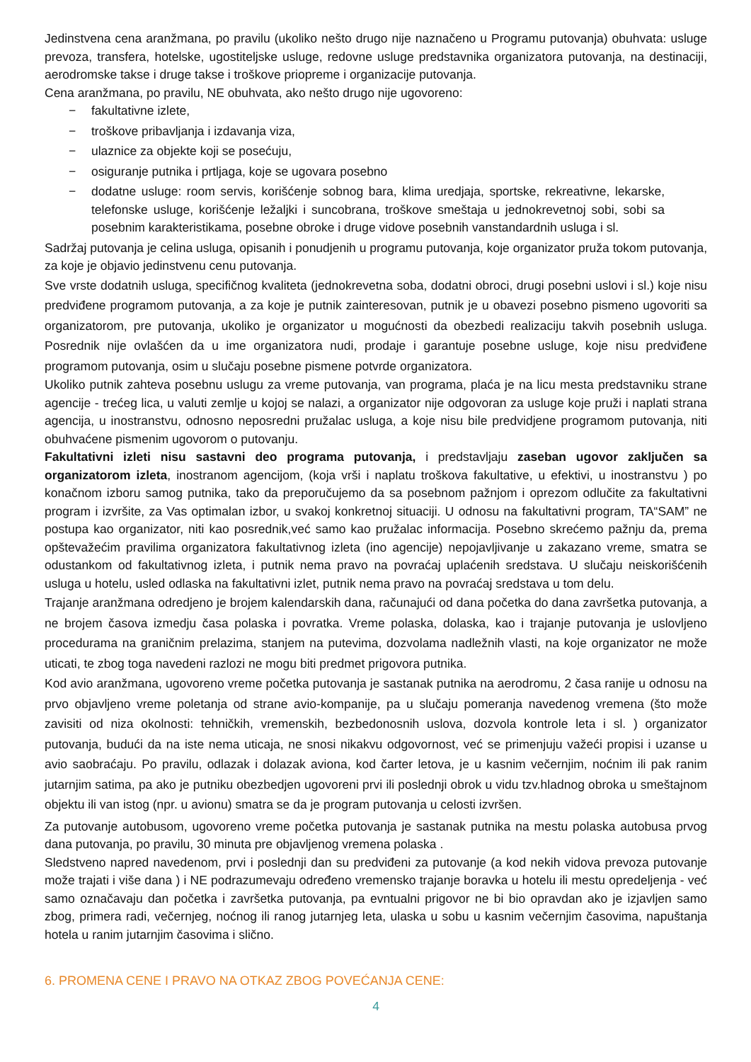Jedinstvena cena aranžmana, po pravilu (ukoliko nešto drugo nije naznačeno u Programu putovanja) obuhvata: usluge prevoza, transfera, hotelske, ugostiteljske usluge, redovne usluge predstavnika organizatora putovanja, na destinaciji, aerodromske takse i druge takse i troškove priopreme i organizacije putovanja.
Cena aranžmana, po pravilu, NE obuhvata, ako nešto drugo nije ugovoreno:
− fakultativne izlete,
− troškove pribavljanja i izdavanja viza,
− ulaznice za objekte koji se posećuju,
− osiguranje putnika i prtljaga, koje se ugovara posebno
− dodatne usluge: room servis, korišćenje sobnog bara, klima uredjaja, sportske, rekreativne, lekarske, telefonske usluge, korišćenje ležaljki i suncobrana, troškove smeštaja u jednokrevetnoj sobi, sobi sa posebnim karakteristikama, posebne obroke i druge vidove posebnih vanstandardnih usluga i sl.
Sadržaj putovanja je celina usluga, opisanih i ponudjenih u programu putovanja, koje organizator pruža tokom putovanja, za koje je objavio jedinstvenu cenu putovanja.
Sve vrste dodatnih usluga, specifičnog kvaliteta (jednokrevetna soba, dodatni obroci, drugi posebni uslovi i sl.) koje nisu predviđene programom putovanja, a za koje je putnik zainteresovan, putnik je u obavezi posebno pismeno ugovoriti sa organizatorom, pre putovanja, ukoliko je organizator u mogućnosti da obezbedi realizaciju takvih posebnih usluga. Posrednik nije ovlašćen da u ime organizatora nudi, prodaje i garantuje posebne usluge, koje nisu predviđene programom putovanja, osim u slučaju posebne pismene potvrde organizatora.
Ukoliko putnik zahteva posebnu uslugu za vreme putovanja, van programa, plaća je na licu mesta predstavniku strane agencije - trećeg lica, u valuti zemlje u kojoj se nalazi, a organizator nije odgovoran za usluge koje pruži i naplati strana agencija, u inostranstvu, odnosno neposredni pružalac usluga, a koje nisu bile predvidjene programom putovanja, niti obuhvaćene pismenim ugovorom o putovanju.
Fakultativni izleti nisu sastavni deo programa putovanja, i predstavljaju zaseban ugovor zaključen sa organizatorom izleta, inostranom agencijom, (koja vrši i naplatu troškova fakultative, u efektivi, u inostranstvu ) po konačnom izboru samog putnika, tako da preporučujemo da sa posebnom pažnjom i oprezom odlučite za fakultativni program i izvršite, za Vas optimalan izbor, u svakoj konkretnoj situaciji. U odnosu na fakultativni program, TA“SAM” ne postupa kao organizator, niti kao posrednik,već samo kao pružalac informacija. Posebno skrećemo pažnju da, prema opštevažećim pravilima organizatora fakultativnog izleta (ino agencije) nepojavljivanje u zakazano vreme, smatra se odustankom od fakultativnog izleta, i putnik nema pravo na povraćaj uplaćenih sredstava. U slučaju neiskorišćenih usluga u hotelu, usled odlaska na fakultativni izlet, putnik nema pravo na povraćaj sredstava u tom delu.
Trajanje aranžmana odredjeno je brojem kalendarskih dana, računajući od dana početka do dana završetka putovanja, a ne brojem časova izmedju časa polaska i povratka. Vreme polaska, dolaska, kao i trajanje putovanja je uslovljeno procedurama na graničnim prelazima, stanjem na putevima, dozvolama nadležnih vlasti, na koje organizator ne može uticati, te zbog toga navedeni razlozi ne mogu biti predmet prigovora putnika.
Kod avio aranžmana, ugovoreno vreme početka putovanja je sastanak putnika na aerodromu, 2 časa ranije u odnosu na prvo objavljeno vreme poletanja od strane avio-kompanije, pa u slučaju pomeranja navedenog vremena (što može zavisiti od niza okolnosti: tehničkih, vremenskih, bezbedonosnih uslova, dozvola kontrole leta i sl. ) organizator putovanja, budući da na iste nema uticaja, ne snosi nikakvu odgovornost, već se primenjuju važeći propisi i uzanse u avio saobraćaju. Po pravilu, odlazak i dolazak aviona, kod čarter letova, je u kasnim večernjim, noćnim ili pak ranim jutarnjim satima, pa ako je putniku obezbedjen ugovoreni prvi ili poslednji obrok u vidu tzv.hladnog obroka u smeštajnom objektu ili van istog (npr. u avionu) smatra se da je program putovanja u celosti izvršen.
Za putovanje autobusom, ugovoreno vreme početka putovanja je sastanak putnika na mestu polaska autobusa prvog dana putovanja, po pravilu, 30 minuta pre objavljenog vremena polaska .
Sledstveno napred navedenom, prvi i poslednji dan su predviđeni za putovanje (a kod nekih vidova prevoza putovanje može trajati i više dana ) i NE podrazumevaju određeno vremensko trajanje boravka u hotelu ili mestu opredeljenja - već samo označavaju dan početka i završetka putovanja, pa evntualni prigovor ne bi bio opravdan ako je izjavljen samo zbog, primera radi, večernjeg, noćnog ili ranog jutarnjeg leta, ulaska u sobu u kasnim večernjim časovima, napuštanja hotela u ranim jutarnjim časovima i slično.
6. PROMENA CENE I PRAVO NA OTKAZ ZBOG POVEĆANJA CENE:
4